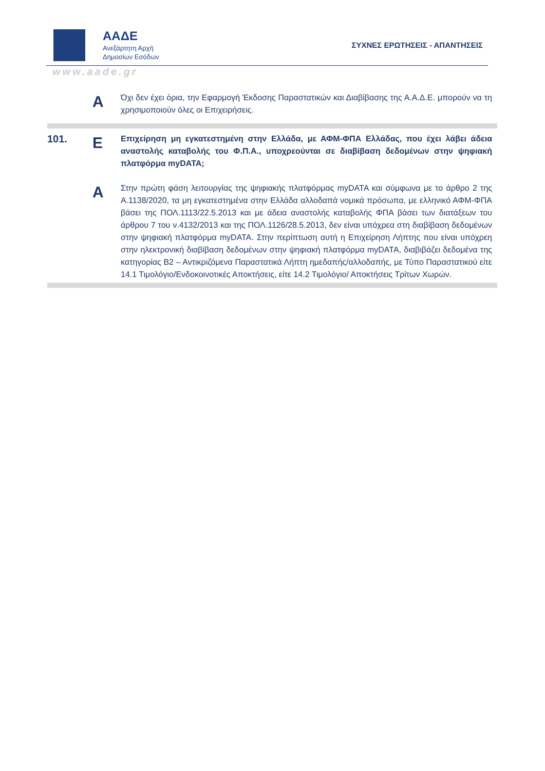ΑΑΔΕ
Ανεξάρτητη Αρχή
Δημοσίων Εσόδων
ΣΥΧΝΕΣ ΕΡΩΤΗΣΕΙΣ - ΑΠΑΝΤΗΣΕΙΣ
www.aade.gr
A
Όχι δεν έχει όρια, την Εφαρμογή Έκδοσης Παραστατικών και Διαβίβασης της Α.Α.Δ.Ε. μπορούν να τη χρησιμοποιούν όλες οι Επιχειρήσεις.
101.
E
Επιχείρηση μη εγκατεστημένη στην Ελλάδα, με ΑΦΜ-ΦΠΑ Ελλάδας, που έχει λάβει άδεια αναστολής καταβολής του Φ.Π.Α., υποχρεούνται σε διαβίβαση δεδομένων στην ψηφιακή πλατφόρμα myDATA;
A
Στην πρώτη φάση λειτουργίας της ψηφιακής πλατφόρμας myDATA και σύμφωνα με το άρθρο 2 της Α.1138/2020, τα μη εγκατεστημένα στην Ελλάδα αλλοδαπά νομικά πρόσωπα, με ελληνικό ΑΦΜ-ΦΠΑ βάσει της ΠΟΛ.1113/22.5.2013 και με άδεια αναστολής καταβολής ΦΠΑ βάσει των διατάξεων του άρθρου 7 του ν.4132/2013 και της ΠΟΛ.1126/28.5.2013, δεν είναι υπόχρεα στη διαβίβαση δεδομένων στην ψηφιακή πλατφόρμα myDATA. Στην περίπτωση αυτή η Επιχείρηση Λήπτης που είναι υπόχρεη στην ηλεκτρονική διαβίβαση δεδομένων στην ψηφιακή πλατφόρμα myDATA, διαβιβάζει δεδομένα της κατηγορίας Β2 – Αντικριζόμενα Παραστατικά Λήπτη ημεδαπής/αλλοδαπής, με Τύπο Παραστατικού είτε 14.1 Τιμολόγιο/Ενδοκοινοτικές Αποκτήσεις, είτε 14.2 Τιμολόγιο/ Αποκτήσεις Τρίτων Χωρών.